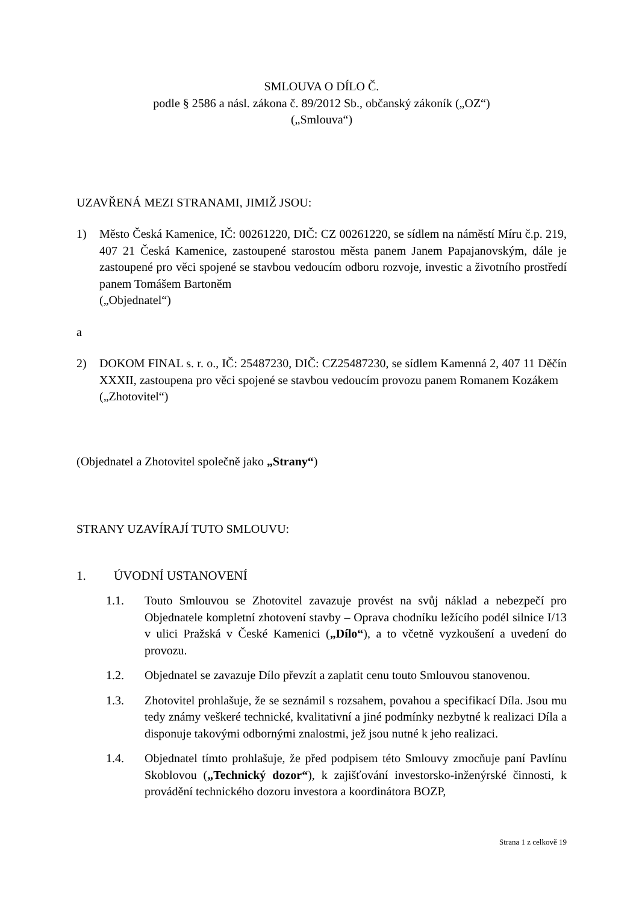SMLOUVA O DÍLO Č.
podle § 2586 a násl. zákona č. 89/2012 Sb., občanský zákoník („OZ“)
(„Smlouva“)
UZAVŘENÁ MEZI STRANAMI, JIMIŽ JSOU:
1) Město Česká Kamenice, IČ: 00261220, DIČ: CZ 00261220, se sídlem na náměstí Míru č.p. 219, 407 21 Česká Kamenice, zastoupené starostou města panem Janem Papajanovským, dále je zastoupené pro věci spojené se stavbou vedoucím odboru rozvoje, investic a životního prostředí panem Tomášem Bartoněm
(„Objednatel“)
a
2) DOKOM FINAL s. r. o., IČ: 25487230, DIČ: CZ25487230, se sídlem Kamenná 2, 407 11 Děčín XXXII, zastoupena pro věci spojené se stavbou vedoucím provozu panem Romanem Kozákem
(„Zhotovitel“)
(Objednatel a Zhotovitel společně jako „Strany“)
STRANY UZAVÍRAJÍ TUTO SMLOUVU:
1. ÚVODNÍ USTANOVENÍ
1.1. Touto Smlouvou se Zhotovitel zavazuje provést na svůj náklad a nebezpečí pro Objednatele kompletní zhotovení stavby – Oprava chodníku ležícího podél silnice I/13 v ulici Pražská v České Kamenici („Dílo“), a to včetně vyzkoušení a uvedení do provozu.
1.2. Objednatel se zavazuje Dílo převzít a zaplatit cenu touto Smlouvou stanovenou.
1.3. Zhotovitel prohlašuje, že se seznámil s rozsahem, povahou a specifikací Díla. Jsou mu tedy známy veškeré technické, kvalitativní a jiné podmínky nezbytné k realizaci Díla a disponuje takovými odbornými znalostmi, jež jsou nutné k jeho realizaci.
1.4. Objednatel tímto prohlašuje, že před podpisem této Smlouvy zmocňuje paní Pavlínu Skoblovou („Technický dozor“), k zajišťování investorsko-inženýrské činnosti, k provádění technického dozoru investora a koordinátora BOZP,
Strana 1 z celkově 19